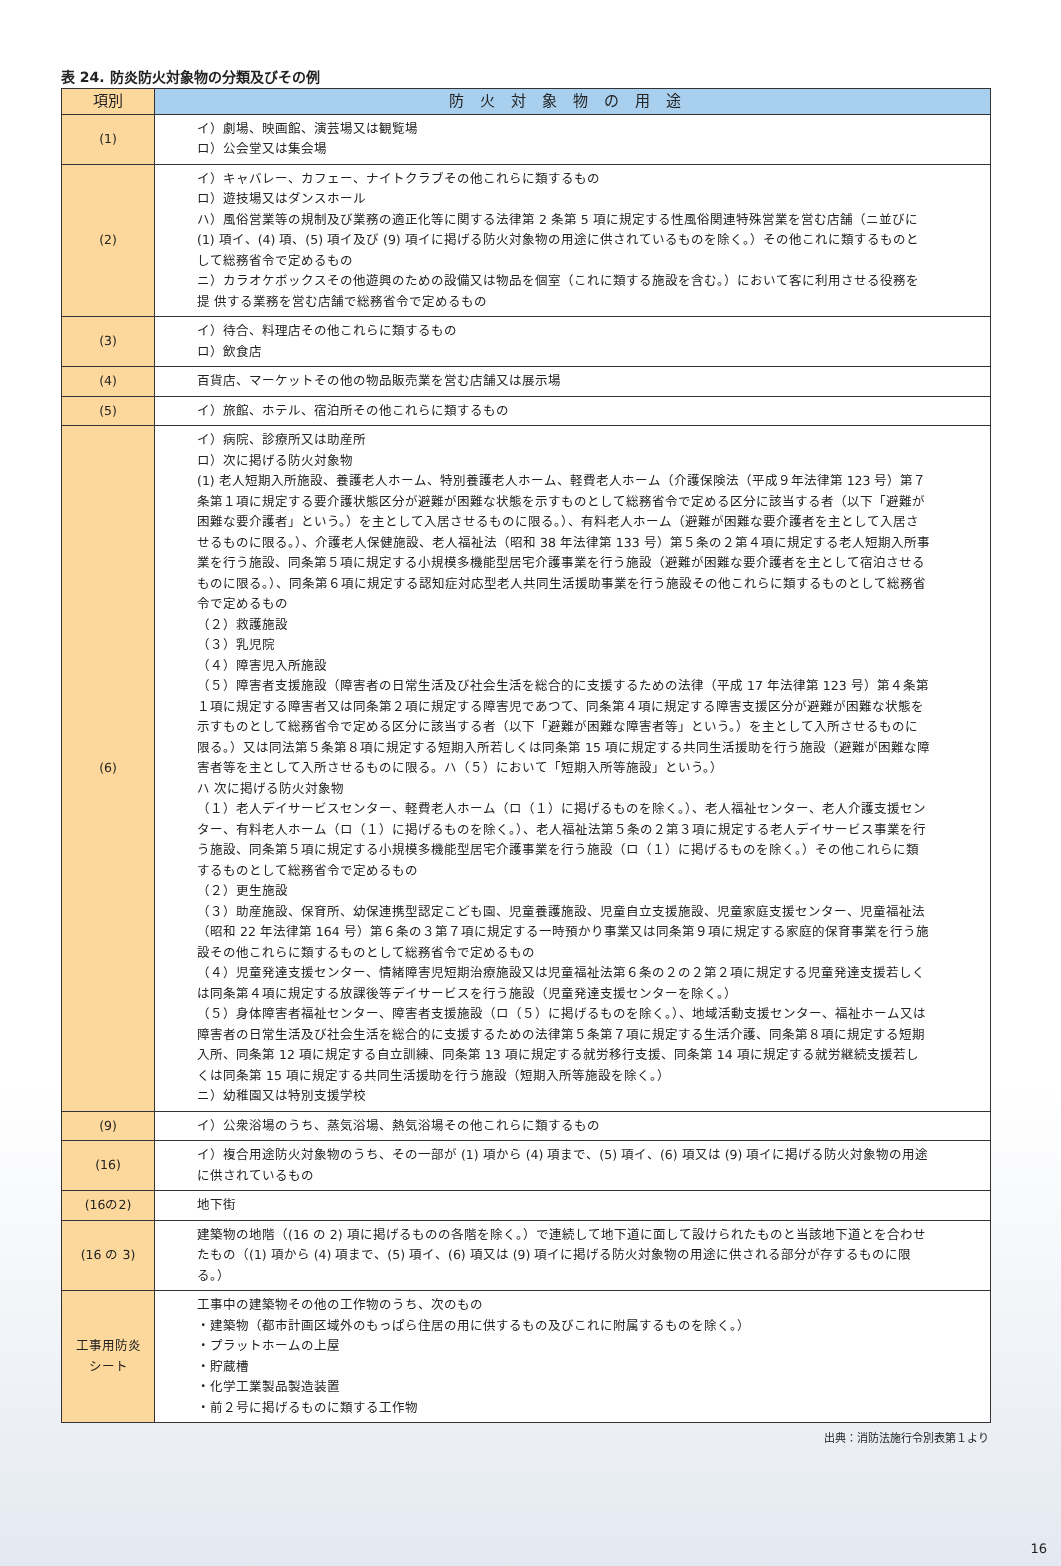表 24. 防炎防火対象物の分類及びその例
| 項別 | 防火対象物の用途 |
| --- | --- |
| (1) | イ）劇場、映画館、演芸場又は観覧場 ロ）公会堂又は集会場 |
| (2) | イ）キャバレー、カフェー、ナイトクラブその他これらに類するもの ロ）遊技場又はダンスホール ハ）風俗営業等の規制及び業務の適正化等に関する法律第 2 条第 5 項に規定する性風俗関連特殊営業を営む店舗（ニ並びに (1) 項イ、(4) 項、(5) 項イ及び (9) 項イに掲げる防火対象物の用途に供されているものを除く。）その他これに類するものとして総務省令で定めるもの ニ）カラオケボックスその他遊興のための設備又は物品を個室（これに類する施設を含む。）において客に利用させる役務を提 供する業務を営む店舗で総務省令で定めるもの |
| (3) | イ）待合、料理店その他これらに類するもの ロ）飲食店 |
| (4) | 百貨店、マーケットその他の物品販売業を営む店舗又は展示場 |
| (5) | イ）旅館、ホテル、宿泊所その他これらに類するもの |
| (6) | イ）病院、診療所又は助産所 ロ）次に掲げる防火対象物 (1) 老人短期入所施設、養護老人ホーム、特別養護老人ホーム、軽費老人ホーム（介護保険法（平成９年法律第 123 号）第７条第１項に規定する要介護状態区分が避難が困難な状態を示すものとして総務省令で定める区分に該当する者（以下「避難が困難な要介護者」という。）を主として入居させるものに限る。）、有料老人ホーム（避難が困難な要介護者を主として入居させるものに限る。）、介護老人保健施設、老人福祉法（昭和 38 年法律第 133 号）第５条の２第４項に規定する老人短期入所事業を行う施設、同条第５項に規定する小規模多機能型居宅介護事業を行う施設（避難が困難な要介護者を主として宿泊させるものに限る。）、同条第６項に規定する認知症対応型老人共同生活援助事業を行う施設その他これらに類するものとして総務省令で定めるもの （２）救護施設 （３）乳児院 （４）障害児入所施設 （５）障害者支援施設（障害者の日常生活及び社会生活を総合的に支援するための法律（平成 17 年法律第 123 号）第４条第１項に規定する障害者又は同条第２項に規定する障害児であつて、同条第４項に規定する障害支援区分が避難が困難な状態を示すものとして総務省令で定める区分に該当する者（以下「避難が困難な障害者等」という。）を主として入所させるものに限る。）又は同法第５条第８項に規定する短期入所若しくは同条第 15 項に規定する共同生活援助を行う施設（避難が困難な障害者等を主として入所させるものに限る。ハ（５）において「短期入所等施設」という。） ハ 次に掲げる防火対象物 （１）老人デイサービスセンター、軽費老人ホーム（ロ（１）に掲げるものを除く。）、老人福祉センター、老人介護支援センター、有料老人ホーム（ロ（１）に掲げるものを除く。）、老人福祉法第５条の２第３項に規定する老人デイサービス事業を行う施設、同条第５項に規定する小規模多機能型居宅介護事業を行う施設（ロ（１）に掲げるものを除く。）その他これらに類するものとして総務省令で定めるもの （２）更生施設 （３）助産施設、保育所、幼保連携型認定こども園、児童養護施設、児童自立支援施設、児童家庭支援センター、児童福祉法（昭和 22 年法律第 164 号）第６条の３第７項に規定する一時預かり事業又は同条第９項に規定する家庭的保育事業を行う施設その他これらに類するものとして総務省令で定めるもの （４）児童発達支援センター、情緒障害児短期治療施設又は児童福祉法第６条の２の２第２項に規定する児童発達支援若しくは同条第４項に規定する放課後等デイサービスを行う施設（児童発達支援センターを除く。） （５）身体障害者福祉センター、障害者支援施設（ロ（５）に掲げるものを除く。）、地域活動支援センター、福祉ホーム又は障害者の日常生活及び社会生活を総合的に支援するための法律第５条第７項に規定する生活介護、同条第８項に規定する短期入所、同条第 12 項に規定する自立訓練、同条第 13 項に規定する就労移行支援、同条第 14 項に規定する就労継続支援若しくは同条第 15 項に規定する共同生活援助を行う施設（短期入所等施設を除く。） ニ）幼稚園又は特別支援学校 |
| (9) | イ）公衆浴場のうち、蒸気浴場、熱気浴場その他これらに類するもの |
| (16) | イ）複合用途防火対象物のうち、その一部が (1) 項から (4) 項まで、(5) 項イ、(6) 項又は (9) 項イに掲げる防火対象物の用途に供されているもの |
| (16の2) | 地下街 |
| (16 の 3) | 建築物の地階（(16 の 2) 項に掲げるものの各階を除く。）で連続して地下道に面して設けられたものと当該地下道とを合わせ たもの（(1) 項から (4) 項まで、(5) 項イ、(6) 項又は (9) 項イに掲げる防火対象物の用途に供される部分が存するものに限る。） |
| 工事用防炎 シート | 工事中の建築物その他の工作物のうち、次のもの ・建築物（都市計画区域外のもっぱら住居の用に供するもの及びこれに附属するものを除く。） ・プラットホームの上屋 ・貯蔵槽 ・化学工業製品製造装置 ・前２号に掲げるものに類する工作物 |
出典：消防法施行令別表第１より
16